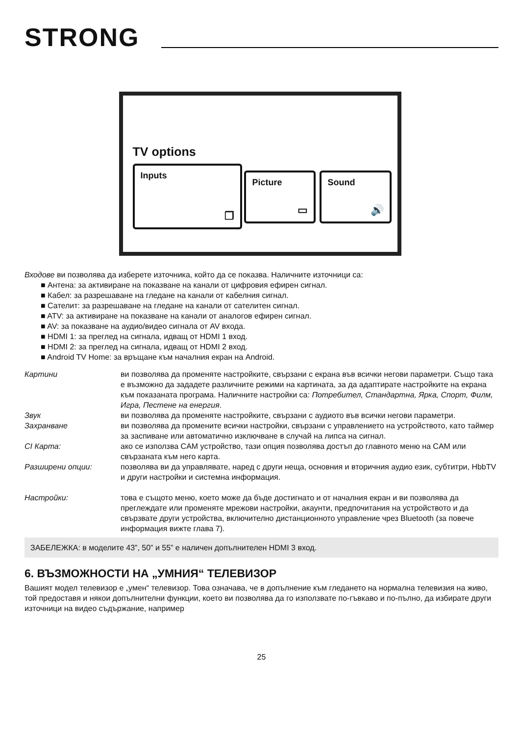STRONG
TV options
Inputs
❐
Picture
▭
Sound
🔊
Входове ви позволява да изберете източника, който да се показва. Наличните източници са:
■ Антена: за активиране на показване на канали от цифровия ефирен сигнал.
■ Кабел: за разрешаване на гледане на канали от кабелния сигнал.
■ Сателит: за разрешаване на гледане на канали от сателитен сигнал.
■ ATV: за активиране на показване на канали от аналогов ефирен сигнал.
■ AV: за показване на аудио/видео сигнала от AV входа.
■ HDMI 1: за преглед на сигнала, идващ от HDMI 1 вход.
■ HDMI 2: за преглед на сигнала, идващ от HDMI 2 вход.
■ Android TV Home: за връщане към началния екран на Android.
Картини ви позволява да променяте настройките, свързани с екрана във всички негови параметри. Също така е възможно да зададете различните режими на картината, за да адаптирате настройките на екрана към показаната програма. Наличните настройки са: Потребител, Стандартна, Ярка, Спорт, Филм, Игра, Пестене на енергия.
Звук ви позволява да променяте настройките, свързани с аудиото във всички негови параметри.
Захранване ви позволява да промените всички настройки, свързани с управлението на устройството, като таймер за заспиване или автоматично изключване в случай на липса на сигнал.
CI Карта: ако се използва CAM устройство, тази опция позволява достъп до главното меню на CAM или свързаната към него карта.
Разширени опции: позволява ви да управлявате, наред с други неща, основния и вторичния аудио език, субтитри, HbbTV и други настройки и системна информация.
Настройки: това е същото меню, което може да бъде достигнато и от началния екран и ви позволява да преглеждате или променяте мрежови настройки, акаунти, предпочитания на устройството и да свързвате други устройства, включително дистанционното управление чрез Bluetooth (за повече информация вижте глава 7).
ЗАБЕЛЕЖКА: в моделите 43”, 50” и 55” е наличен допълнителен HDMI 3 вход.
6. ВЪЗМОЖНОСТИ НА „УМНИЯ“ ТЕЛЕВИЗОР
Вашият модел телевизор е „умен“ телевизор. Това означава, че в допълнение към гледането на нормална телевизия на живо, той предоставя и някои допълнителни функции, което ви позволява да го използвате по-гъвкаво и по-пълно, да избирате други източници на видео съдържание, например
25